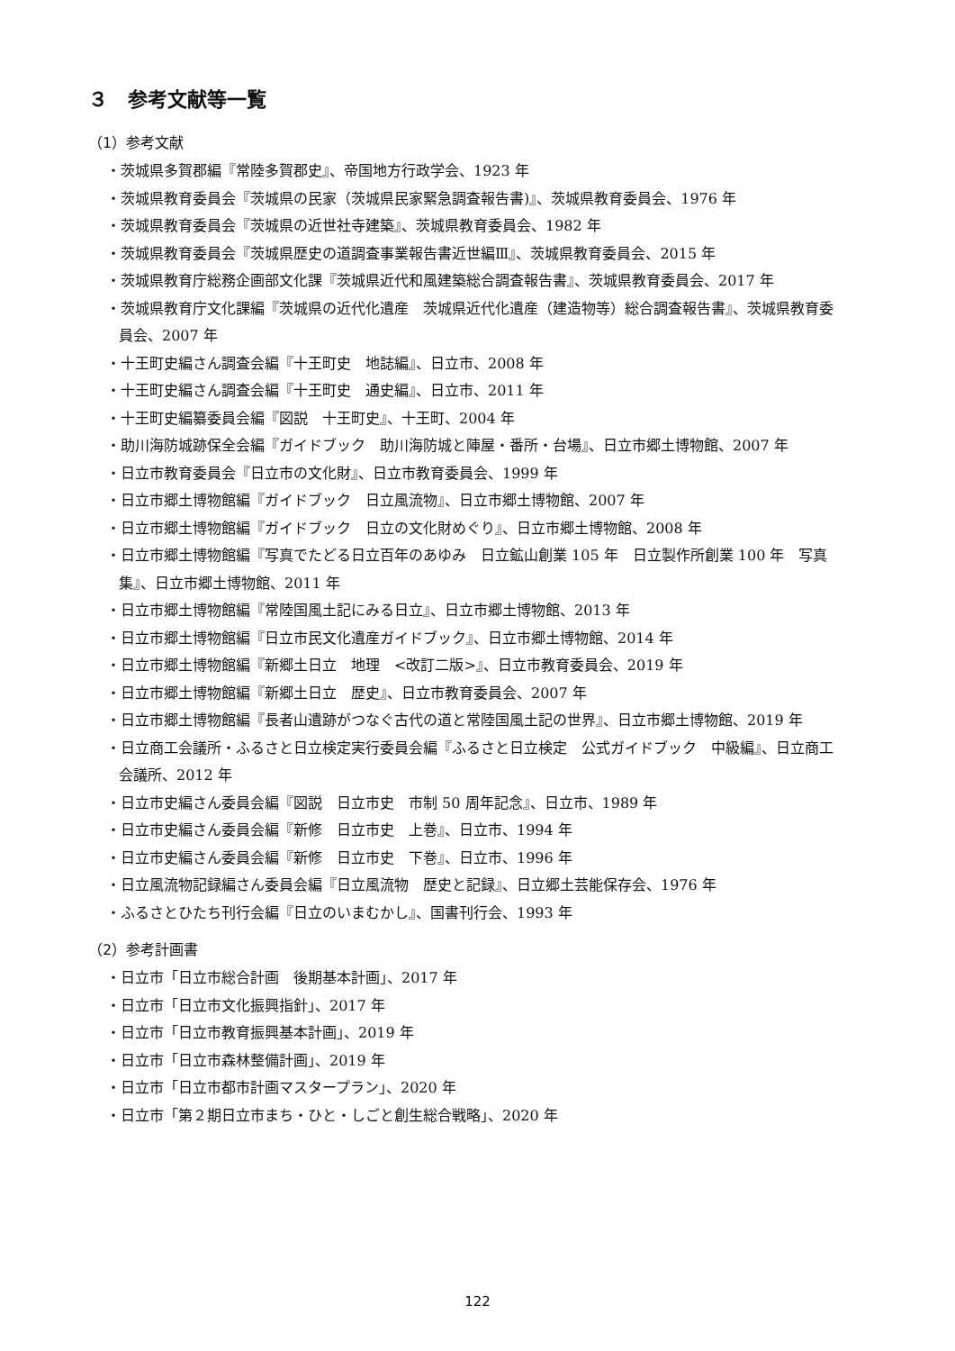３　参考文献等一覧
（1）参考文献
・茨城県多賀郡編『常陸多賀郡史』、帝国地方行政学会、1923 年
・茨城県教育委員会『茨城県の民家（茨城県民家緊急調査報告書)』、茨城県教育委員会、1976 年
・茨城県教育委員会『茨城県の近世社寺建築』、茨城県教育委員会、1982 年
・茨城県教育委員会『茨城県歴史の道調査事業報告書近世編Ⅲ』、茨城県教育委員会、2015 年
・茨城県教育庁総務企画部文化課『茨城県近代和風建築総合調査報告書』、茨城県教育委員会、2017 年
・茨城県教育庁文化課編『茨城県の近代化遺産　茨城県近代化遺産（建造物等）総合調査報告書』、茨城県教育委員会、2007 年
・十王町史編さん調査会編『十王町史　地誌編』、日立市、2008 年
・十王町史編さん調査会編『十王町史　通史編』、日立市、2011 年
・十王町史編纂委員会編『図説　十王町史』、十王町、2004 年
・助川海防城跡保全会編『ガイドブック　助川海防城と陣屋・番所・台場』、日立市郷土博物館、2007 年
・日立市教育委員会『日立市の文化財』、日立市教育委員会、1999 年
・日立市郷土博物館編『ガイドブック　日立風流物』、日立市郷土博物館、2007 年
・日立市郷土博物館編『ガイドブック　日立の文化財めぐり』、日立市郷土博物館、2008 年
・日立市郷土博物館編『写真でたどる日立百年のあゆみ　日立鉱山創業 105 年　日立製作所創業 100 年　写真集』、日立市郷土博物館、2011 年
・日立市郷土博物館編『常陸国風土記にみる日立』、日立市郷土博物館、2013 年
・日立市郷土博物館編『日立市民文化遺産ガイドブック』、日立市郷土博物館、2014 年
・日立市郷土博物館編『新郷土日立　地理　<改訂二版>』、日立市教育委員会、2019 年
・日立市郷土博物館編『新郷土日立　歴史』、日立市教育委員会、2007 年
・日立市郷土博物館編『長者山遺跡がつなぐ古代の道と常陸国風土記の世界』、日立市郷土博物館、2019 年
・日立商工会議所・ふるさと日立検定実行委員会編『ふるさと日立検定　公式ガイドブック　中級編』、日立商工会議所、2012 年
・日立市史編さん委員会編『図説　日立市史　市制 50 周年記念』、日立市、1989 年
・日立市史編さん委員会編『新修　日立市史　上巻』、日立市、1994 年
・日立市史編さん委員会編『新修　日立市史　下巻』、日立市、1996 年
・日立風流物記録編さん委員会編『日立風流物　歴史と記録』、日立郷土芸能保存会、1976 年
・ふるさとひたち刊行会編『日立のいまむかし』、国書刊行会、1993 年
（2）参考計画書
・日立市「日立市総合計画　後期基本計画」、2017 年
・日立市「日立市文化振興指針」、2017 年
・日立市「日立市教育振興基本計画」、2019 年
・日立市「日立市森林整備計画」、2019 年
・日立市「日立市都市計画マスタープラン」、2020 年
・日立市「第２期日立市まち・ひと・しごと創生総合戦略」、2020 年
122